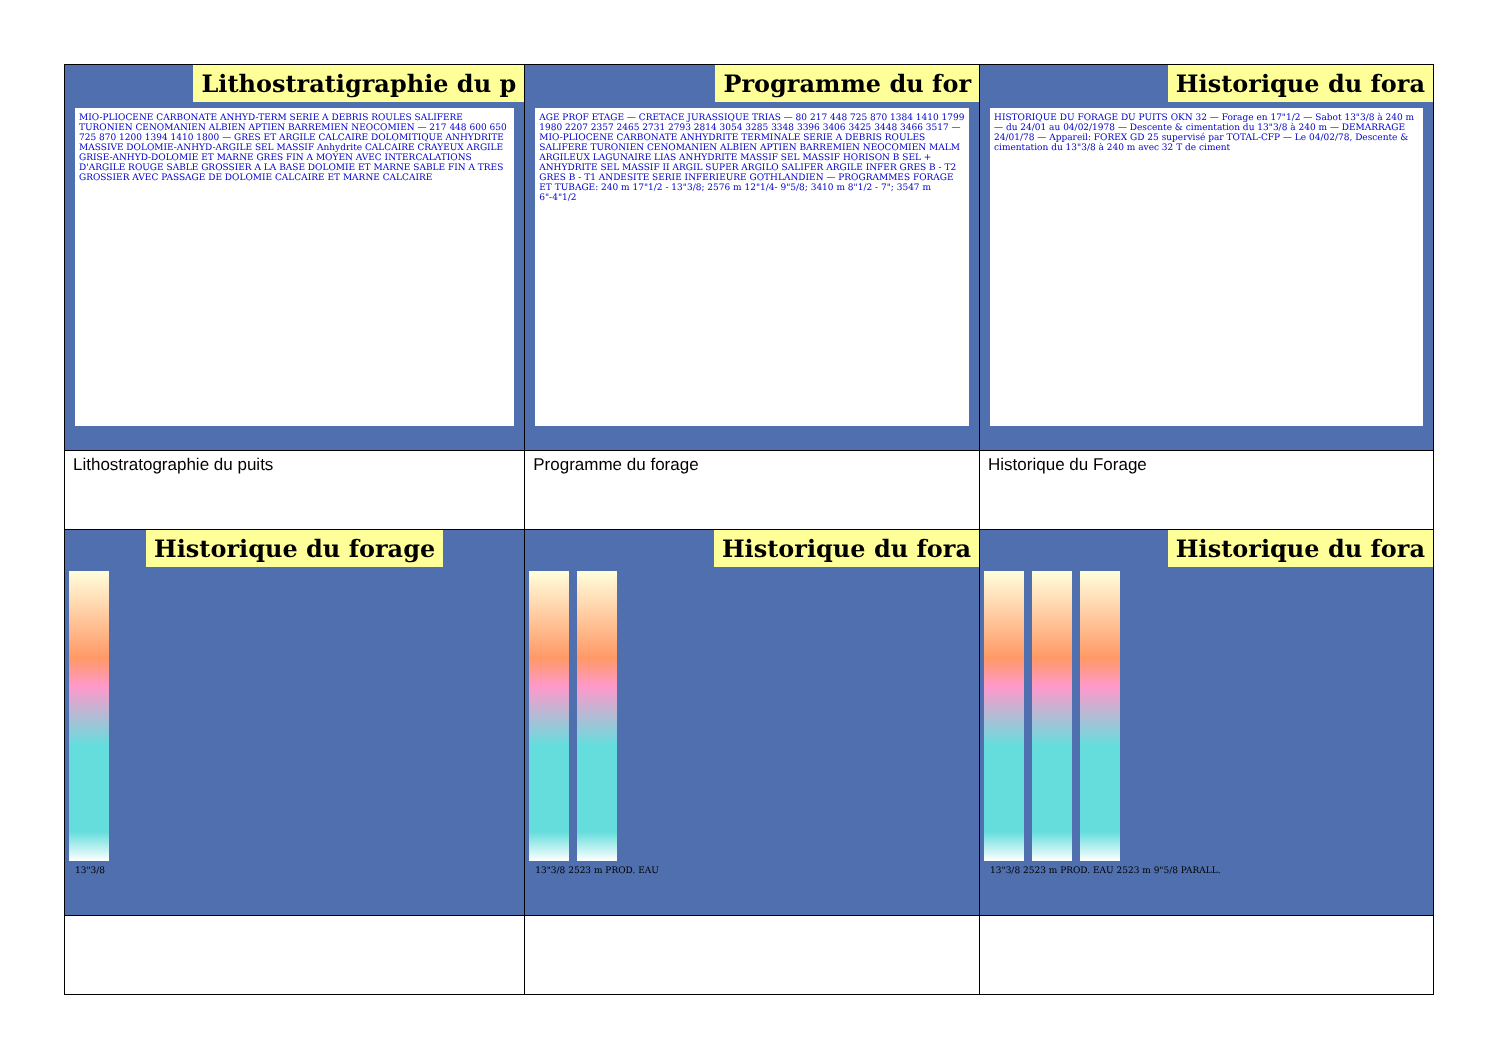| Lithostratigraphie du p MIO-PLIOCENE CARBONATE ANHYD-TERM SERIE A DEBRIS ROULES SALIFERE TURONIEN CENOMANIEN ALBIEN APTIEN BARREMIEN NEOCOMIEN — 217 448 600 650 725 870 1200 1394 1410 1800 — GRES ET ARGILE CALCAIRE DOLOMITIQUE ANHYDRITE MASSIVE DOLOMIE-ANHYD-ARGILE SEL MASSIF Anhydrite CALCAIRE CRAYEUX ARGILE GRISE-ANHYD-DOLOMIE ET MARNE GRES FIN A MOYEN AVEC INTERCALATIONS D'ARGILE ROUGE SABLE GROSSIER A LA BASE DOLOMIE ET MARNE SABLE FIN A TRES GROSSIER AVEC PASSAGE DE DOLOMIE CALCAIRE ET MARNE CALCAIRE | Programme du for AGE PROF ETAGE — CRETACE JURASSIQUE TRIAS — 80 217 448 725 870 1384 1410 1799 1980 2207 2357 2465 2731 2793 2814 3054 3285 3348 3396 3406 3425 3448 3466 3517 — MIO-PLIOCENE CARBONATE ANHYDRITE TERMINALE SERIE A DEBRIS ROULES SALIFERE TURONIEN CENOMANIEN ALBIEN APTIEN BARREMIEN NEOCOMIEN MALM ARGILEUX LAGUNAIRE LIAS ANHYDRITE MASSIF SEL MASSIF HORISON B SEL + ANHYDRITE SEL MASSIF II ARGIL SUPER ARGILO SALIFER ARGILE INFER GRES B - T2 GRES B - T1 ANDESITE SERIE INFERIEURE GOTHLANDIEN — PROGRAMMES FORAGE ET TUBAGE: 240 m 17"1/2 - 13"3/8; 2576 m 12"1/4- 9"5/8; 3410 m 8"1/2 - 7"; 3547 m 6"-4"1/2 | Historique du fora HISTORIQUE DU FORAGE DU PUITS OKN 32 — Forage en 17"1/2 — Sabot 13"3/8 à 240 m — du 24/01 au 04/02/1978 — Descente & cimentation du 13"3/8 à 240 m — DEMARRAGE 24/01/78 — Appareil: FOREX GD 25 supervisé par TOTAL-CFP — Le 04/02/78, Descente & cimentation du 13"3/8 à 240 m avec 32 T de ciment |
| Lithostratographie du puits | Programme du forage | Historique du Forage |
| Historique du forage 13"3/8 | Historique du fora 13"3/8 2523 m PROD. EAU | Historique du fora 13"3/8 2523 m PROD. EAU 2523 m 9"5/8 PARALL. |